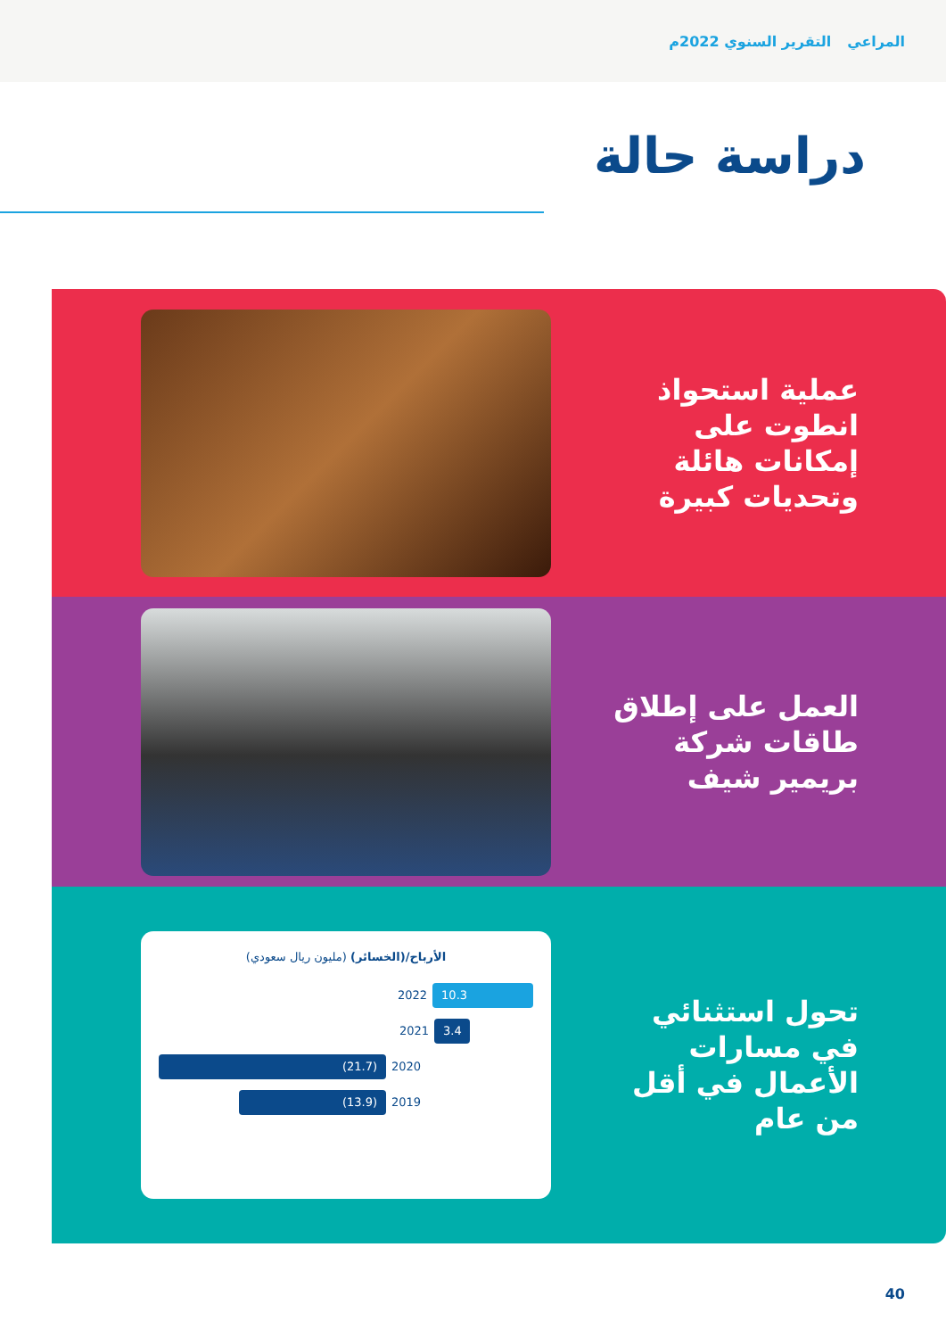المراعي التقرير السنوي 2022م
دراسة حالة
عملية استحواذ
انطوت على
إمكانات هائلة
وتحديات كبيرة
العمل على إطلاق
طاقات شركة
بريمير شيف
تحول استثنائي
في مسارات
الأعمال في أقل
من عام
الأرباح/(الخسائر) (مليون ريال سعودي)
2022
10.3
2021
3.4
(21.7)
2020
(13.9)
2019
40